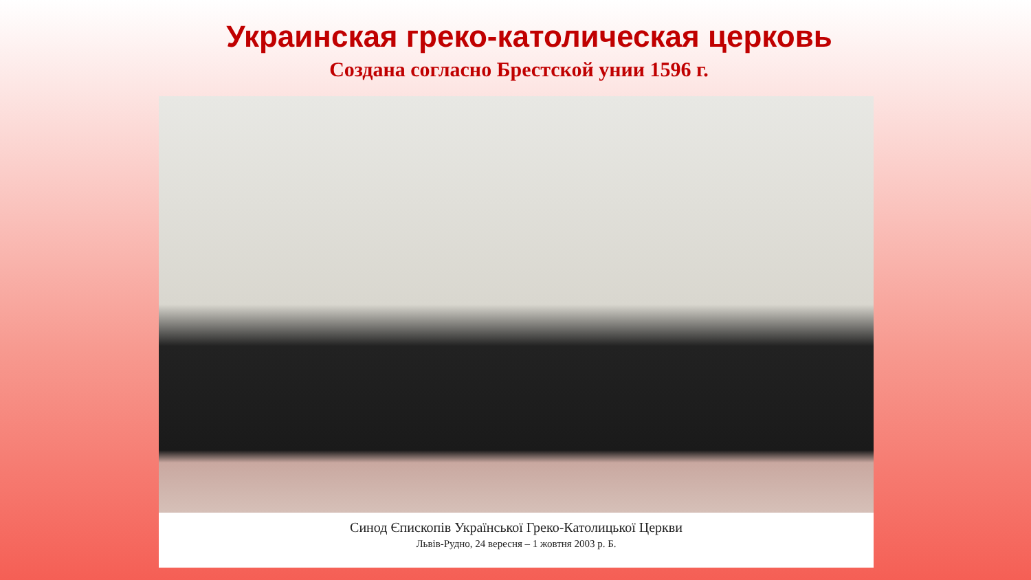Украинская греко-католическая церковь
Создана согласно Брестской унии 1596 г.
Синод Єпископів Української Греко-Католицької Церкви
Львів-Рудно, 24 вересня – 1 жовтня 2003 р. Б.